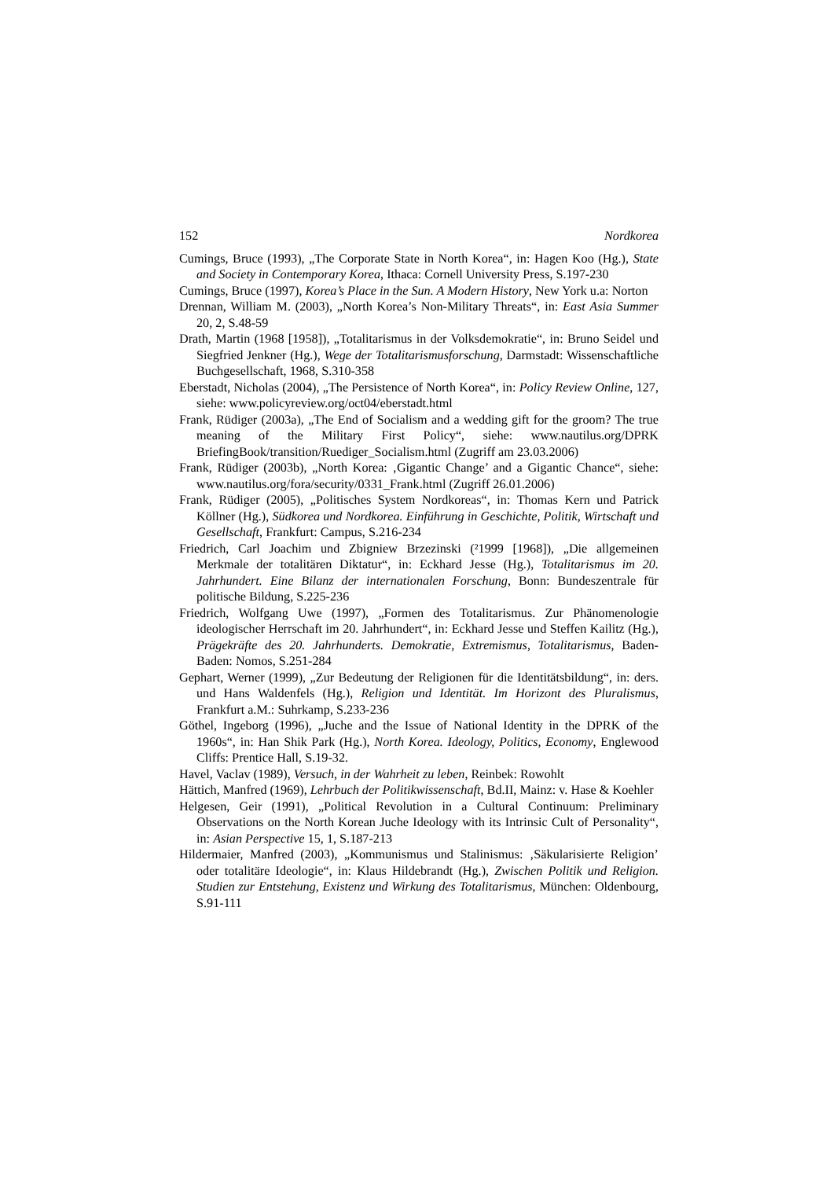152 Nordkorea
Cumings, Bruce (1993), „The Corporate State in North Korea“, in: Hagen Koo (Hg.), State and Society in Contemporary Korea, Ithaca: Cornell University Press, S.197-230
Cumings, Bruce (1997), Korea’s Place in the Sun. A Modern History, New York u.a: Norton
Drennan, William M. (2003), „North Korea’s Non-Military Threats“, in: East Asia Summer 20, 2, S.48-59
Drath, Martin (1968 [1958]), „Totalitarismus in der Volksdemokratie“, in: Bruno Seidel und Siegfried Jenkner (Hg.), Wege der Totalitarismusforschung, Darmstadt: Wissenschaftliche Buchgesellschaft, 1968, S.310-358
Eberstadt, Nicholas (2004), „The Persistence of North Korea“, in: Policy Review Online, 127, siehe: www.policyreview.org/oct04/eberstadt.html
Frank, Rüdiger (2003a), „The End of Socialism and a wedding gift for the groom? The true meaning of the Military First Policy“, siehe: www.nautilus.org/DPRK BriefingBook/transition/Ruediger_Socialism.html (Zugriff am 23.03.2006)
Frank, Rüdiger (2003b), „North Korea: ‚Gigantic Change’ and a Gigantic Chance“, siehe: www.nautilus.org/fora/security/0331_Frank.html (Zugriff 26.01.2006)
Frank, Rüdiger (2005), „Politisches System Nordkoreas“, in: Thomas Kern und Patrick Köllner (Hg.), Südkorea und Nordkorea. Einführung in Geschichte, Politik, Wirtschaft und Gesellschaft, Frankfurt: Campus, S.216-234
Friedrich, Carl Joachim und Zbigniew Brzezinski (²1999 [1968]), „Die allgemeinen Merkmale der totalitären Diktatur“, in: Eckhard Jesse (Hg.), Totalitarismus im 20. Jahrhundert. Eine Bilanz der internationalen Forschung, Bonn: Bundeszentrale für politische Bildung, S.225-236
Friedrich, Wolfgang Uwe (1997), „Formen des Totalitarismus. Zur Phänomenologie ideologischer Herrschaft im 20. Jahrhundert“, in: Eckhard Jesse und Steffen Kailitz (Hg.), Prägekräfte des 20. Jahrhunderts. Demokratie, Extremismus, Totalitarismus, Baden-Baden: Nomos, S.251-284
Gephart, Werner (1999), „Zur Bedeutung der Religionen für die Identitätsbildung“, in: ders. und Hans Waldenfels (Hg.), Religion und Identität. Im Horizont des Pluralismus, Frankfurt a.M.: Suhrkamp, S.233-236
Göthel, Ingeborg (1996), „Juche and the Issue of National Identity in the DPRK of the 1960s“, in: Han Shik Park (Hg.), North Korea. Ideology, Politics, Economy, Englewood Cliffs: Prentice Hall, S.19-32.
Havel, Vaclav (1989), Versuch, in der Wahrheit zu leben, Reinbek: Rowohlt
Hättich, Manfred (1969), Lehrbuch der Politikwissenschaft, Bd.II, Mainz: v. Hase & Koehler
Helgesen, Geir (1991), „Political Revolution in a Cultural Continuum: Preliminary Observations on the North Korean Juche Ideology with its Intrinsic Cult of Personality“, in: Asian Perspective 15, 1, S.187-213
Hildermaier, Manfred (2003), „Kommunismus und Stalinismus: ‚Säkularisierte Religion’ oder totalitäre Ideologie“, in: Klaus Hildebrandt (Hg.), Zwischen Politik und Religion. Studien zur Entstehung, Existenz und Wirkung des Totalitarismus, München: Oldenbourg, S.91-111